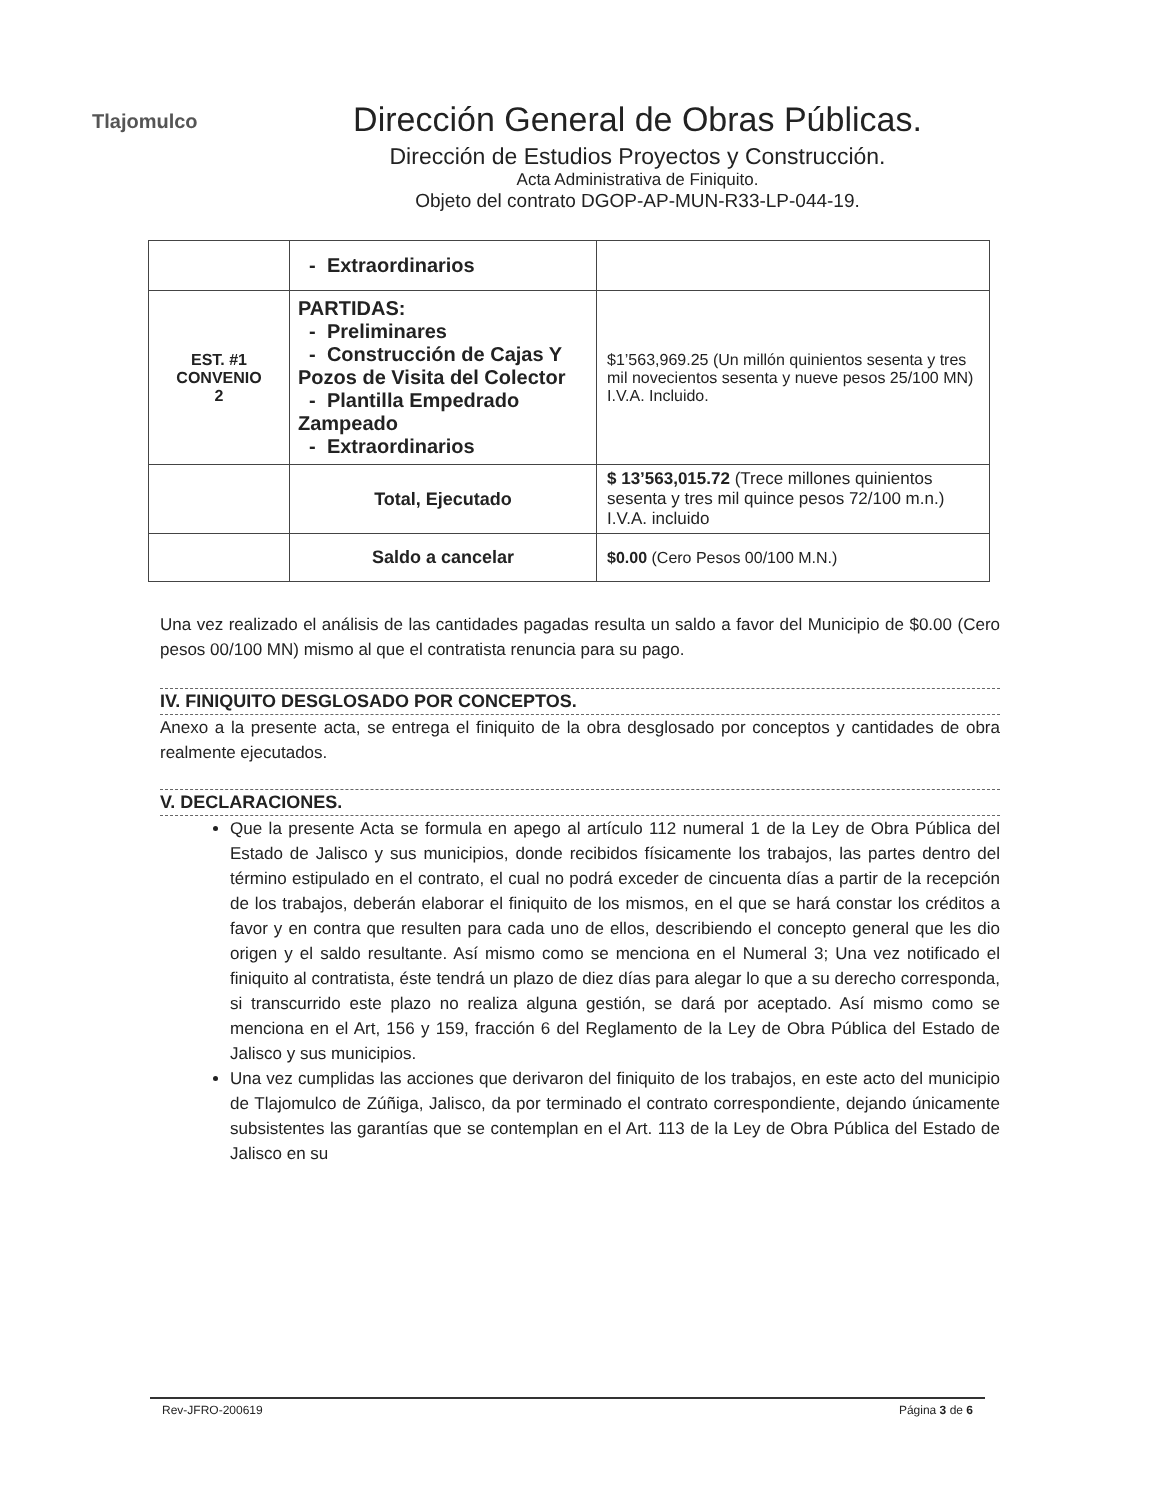Tlajomulco
Dirección General de Obras Públicas.
Dirección de Estudios Proyectos y Construcción.
Acta Administrativa de Finiquito.
Objeto del contrato DGOP-AP-MUN-R33-LP-044-19.
| | - Extraordinarios | |
| EST. #1 CONVENIO 2 | PARTIDAS: - Preliminares - Construcción de Cajas Y Pozos de Visita del Colector - Plantilla Empedrado Zampeado - Extraordinarios | $1’563,969.25 (Un millón quinientos sesenta y tres mil novecientos sesenta y nueve pesos 25/100 MN) I.V.A. Incluido. |
| | Total, Ejecutado | $ 13’563,015.72 (Trece millones quinientos sesenta y tres mil quince pesos 72/100 m.n.) I.V.A. incluido |
| | Saldo a cancelar | $0.00 (Cero Pesos 00/100 M.N.) |
Una vez realizado el análisis de las cantidades pagadas resulta un saldo a favor del Municipio de $0.00 (Cero pesos 00/100 MN) mismo al que el contratista renuncia para su pago.
IV. FINIQUITO DESGLOSADO POR CONCEPTOS.
Anexo a la presente acta, se entrega el finiquito de la obra desglosado por conceptos y cantidades de obra realmente ejecutados.
V. DECLARACIONES.
Que la presente Acta se formula en apego al artículo 112 numeral 1 de la Ley de Obra Pública del Estado de Jalisco y sus municipios, donde recibidos físicamente los trabajos, las partes dentro del término estipulado en el contrato, el cual no podrá exceder de cincuenta días a partir de la recepción de los trabajos, deberán elaborar el finiquito de los mismos, en el que se hará constar los créditos a favor y en contra que resulten para cada uno de ellos, describiendo el concepto general que les dio origen y el saldo resultante. Así mismo como se menciona en el Numeral 3; Una vez notificado el finiquito al contratista, éste tendrá un plazo de diez días para alegar lo que a su derecho corresponda, si transcurrido este plazo no realiza alguna gestión, se dará por aceptado. Así mismo como se menciona en el Art, 156 y 159, fracción 6 del Reglamento de la Ley de Obra Pública del Estado de Jalisco y sus municipios.
Una vez cumplidas las acciones que derivaron del finiquito de los trabajos, en este acto del municipio de Tlajomulco de Zúñiga, Jalisco, da por terminado el contrato correspondiente, dejando únicamente subsistentes las garantías que se contemplan en el Art. 113 de la Ley de Obra Pública del Estado de Jalisco en su
Rev-JFRO-200619 Página 3 de 6